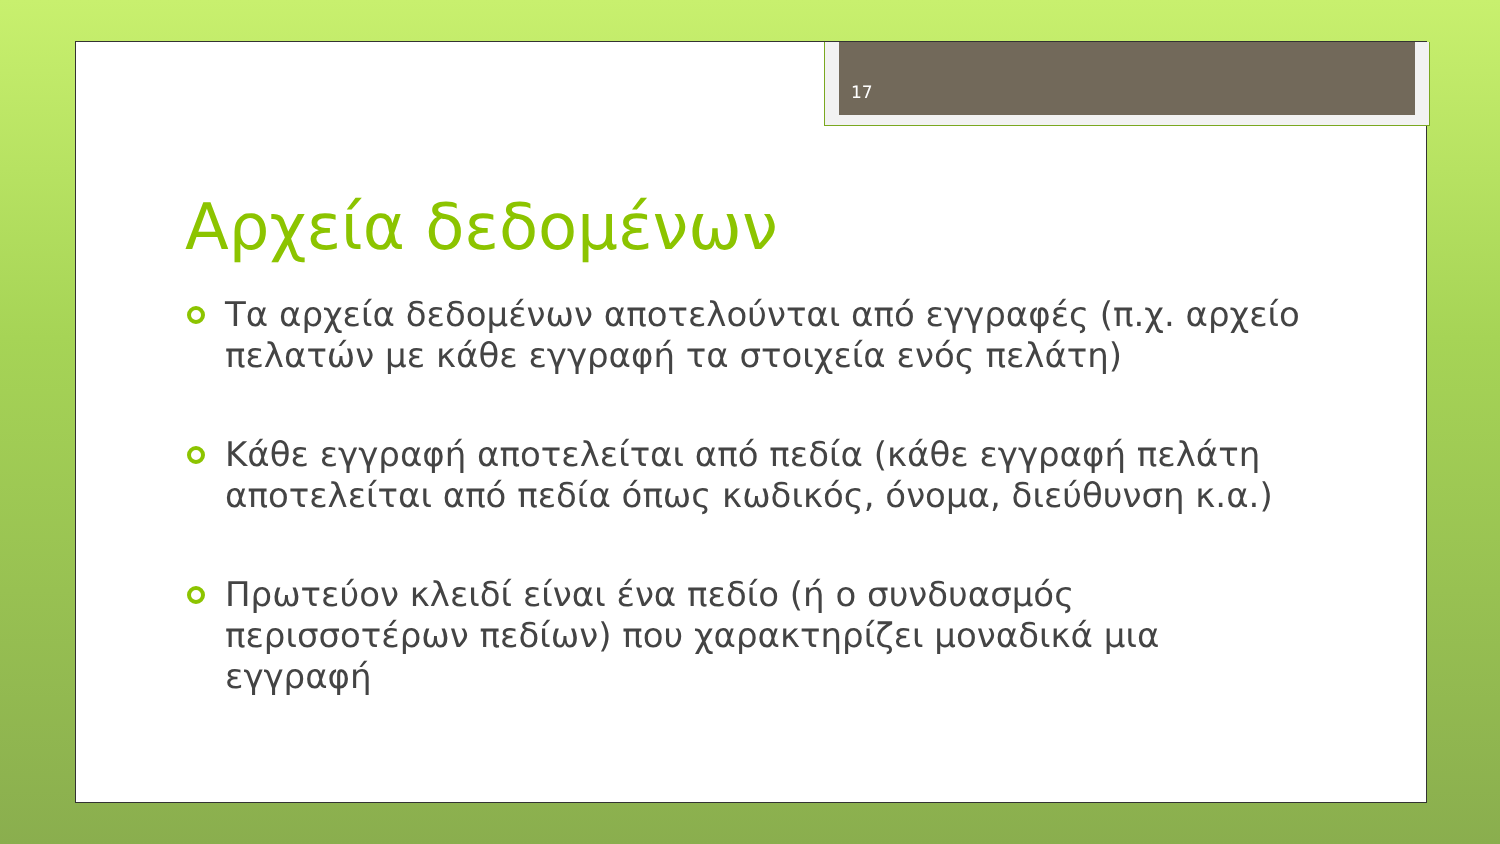17
Αρχεία δεδομένων
Τα αρχεία δεδομένων αποτελούνται από εγγραφές (π.χ. αρχείο πελατών με κάθε εγγραφή τα στοιχεία ενός πελάτη)
Κάθε εγγραφή αποτελείται από πεδία (κάθε εγγραφή πελάτη αποτελείται από πεδία όπως κωδικός, όνομα, διεύθυνση κ.α.)
Πρωτεύον κλειδί είναι ένα πεδίο (ή ο συνδυασμός περισσοτέρων πεδίων) που χαρακτηρίζει μοναδικά μια εγγραφή